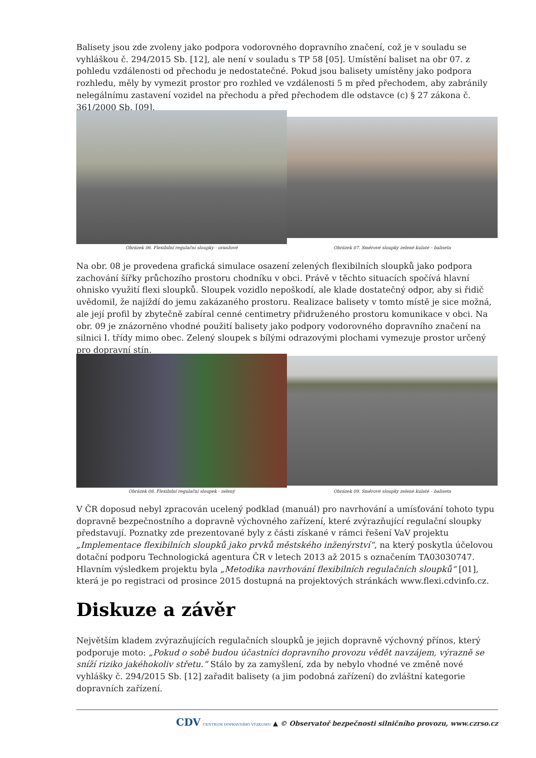Balisety jsou zde zvoleny jako podpora vodorovného dopravního značení, což je v souladu se vyhláškou č. 294/2015 Sb. [12], ale není v souladu s TP 58 [05]. Umístění baliset na obr 07. z pohledu vzdálenosti od přechodu je nedostatečné. Pokud jsou balisety umístěny jako podpora rozhledu, měly by vymezit prostor pro rozhled ve vzdálenosti 5 m před přechodem, aby zabránily nelegálnímu zastavení vozidel na přechodu a před přechodem dle odstavce (c) § 27 zákona č. 361/2000 Sb. [09].
Obrázek 06. Flexibilní regulační sloupky - oranžové
Obrázek 07. Směrové sloupky zelené kulaté – baliseta
Na obr. 08 je provedena grafická simulace osazení zelených flexibilních sloupků jako podpora zachování šířky průchozího prostoru chodníku v obci. Právě v těchto situacích spočívá hlavní ohnisko využití flexi sloupků. Sloupek vozidlo nepoškodí, ale klade dostatečný odpor, aby si řidič uvědomil, že najíždí do jemu zakázaného prostoru. Realizace balisety v tomto místě je sice možná, ale její profil by zbytečně zabíral cenné centimetry přidruženého prostoru komunikace v obci. Na obr. 09 je znázorněno vhodné použití balisety jako podpory vodorovného dopravního značení na silnici I. třídy mimo obec. Zelený sloupek s bílými odrazovými plochami vymezuje prostor určený pro dopravní stín.
Obrázek 08. Flexibilní regulační sloupek - zelený
Obrázek 09. Směrové sloupky zelené kulaté – baliseta
V ČR doposud nebyl zpracován ucelený podklad (manuál) pro navrhování a umísťování tohoto typu dopravně bezpečnostního a dopravně výchovného zařízení, které zvýrazňující regulační sloupky představují. Poznatky zde prezentované byly z části získané v rámci řešení VaV projektu „Implementace flexibilních sloupků jako prvků městského inženýrství“, na který poskytla účelovou dotační podporu Technologická agentura ČR v letech 2013 až 2015 s označením TA03030747. Hlavním výsledkem projektu byla „Metodika navrhování flexibilních regulačních sloupků“ [01], která je po registraci od prosince 2015 dostupná na projektových stránkách www.flexi.cdvinfo.cz.
Diskuze a závěr
Největším kladem zvýrazňujících regulačních sloupků je jejich dopravně výchovný přínos, který podporuje moto: „Pokud o sobě budou účastníci dopravního provozu vědět navzájem, výrazně se sníží riziko jakéhokoliv střetu.“ Stálo by za zamyšlení, zda by nebylo vhodné ve změně nové vyhlášky č. 294/2015 Sb. [12] zařadit balisety (a jim podobná zařízení) do zvláštní kategorie dopravních zařízení.
CDV CENTRUM DOPRAVNÍHO VÝZKUMU ▲ © Observatoř bezpečnosti silničního provozu, www.czrso.cz